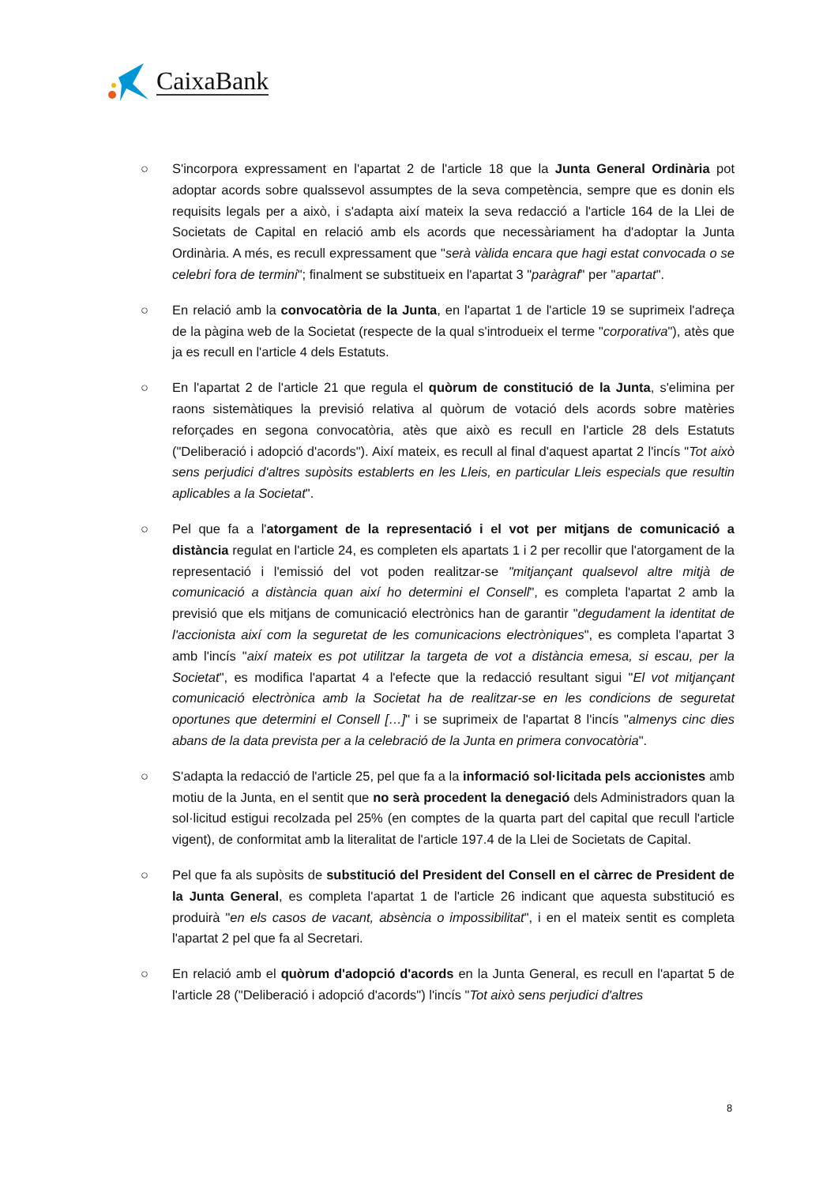CaixaBank
○ S'incorpora expressament en l'apartat 2 de l'article 18 que la Junta General Ordinària pot adoptar acords sobre qualssevol assumptes de la seva competència, sempre que es donin els requisits legals per a això, i s'adapta així mateix la seva redacció a l'article 164 de la Llei de Societats de Capital en relació amb els acords que necessàriament ha d'adoptar la Junta Ordinària. A més, es recull expressament que "serà vàlida encara que hagi estat convocada o se celebri fora de termini"; finalment se substitueix en l'apartat 3 "paràgraf" per "apartat".
○ En relació amb la convocatòria de la Junta, en l'apartat 1 de l'article 19 se suprimeix l'adreça de la pàgina web de la Societat (respecte de la qual s'introdueix el terme "corporativa"), atès que ja es recull en l'article 4 dels Estatuts.
○ En l'apartat 2 de l'article 21 que regula el quòrum de constitució de la Junta, s'elimina per raons sistemàtiques la previsió relativa al quòrum de votació dels acords sobre matèries reforçades en segona convocatòria, atès que això es recull en l'article 28 dels Estatuts ("Deliberació i adopció d'acords"). Així mateix, es recull al final d'aquest apartat 2 l'incís "Tot això sens perjudici d'altres supòsits establerts en les Lleis, en particular Lleis especials que resultin aplicables a la Societat".
○ Pel que fa a l'atorgament de la representació i el vot per mitjans de comunicació a distància regulat en l'article 24, es completen els apartats 1 i 2 per recollir que l'atorgament de la representació i l'emissió del vot poden realitzar-se "mitjançant qualsevol altre mitjà de comunicació a distància quan així ho determini el Consell", es completa l'apartat 2 amb la previsió que els mitjans de comunicació electrònics han de garantir "degudament la identitat de l'accionista així com la seguretat de les comunicacions electròniques", es completa l'apartat 3 amb l'incís "així mateix es pot utilitzar la targeta de vot a distància emesa, si escau, per la Societat", es modifica l'apartat 4 a l'efecte que la redacció resultant sigui "El vot mitjançant comunicació electrònica amb la Societat ha de realitzar-se en les condicions de seguretat oportunes que determini el Consell […]" i se suprimeix de l'apartat 8 l'incís "almenys cinc dies abans de la data prevista per a la celebració de la Junta en primera convocatòria".
○ S'adapta la redacció de l'article 25, pel que fa a la informació sol·licitada pels accionistes amb motiu de la Junta, en el sentit que no serà procedent la denegació dels Administradors quan la sol·licitud estigui recolzada pel 25% (en comptes de la quarta part del capital que recull l'article vigent), de conformitat amb la literalitat de l'article 197.4 de la Llei de Societats de Capital.
○ Pel que fa als supòsits de substitució del President del Consell en el càrrec de President de la Junta General, es completa l'apartat 1 de l'article 26 indicant que aquesta substitució es produirà "en els casos de vacant, absència o impossibilitat", i en el mateix sentit es completa l'apartat 2 pel que fa al Secretari.
○ En relació amb el quòrum d'adopció d'acords en la Junta General, es recull en l'apartat 5 de l'article 28 ("Deliberació i adopció d'acords") l'incís "Tot això sens perjudici d'altres
8